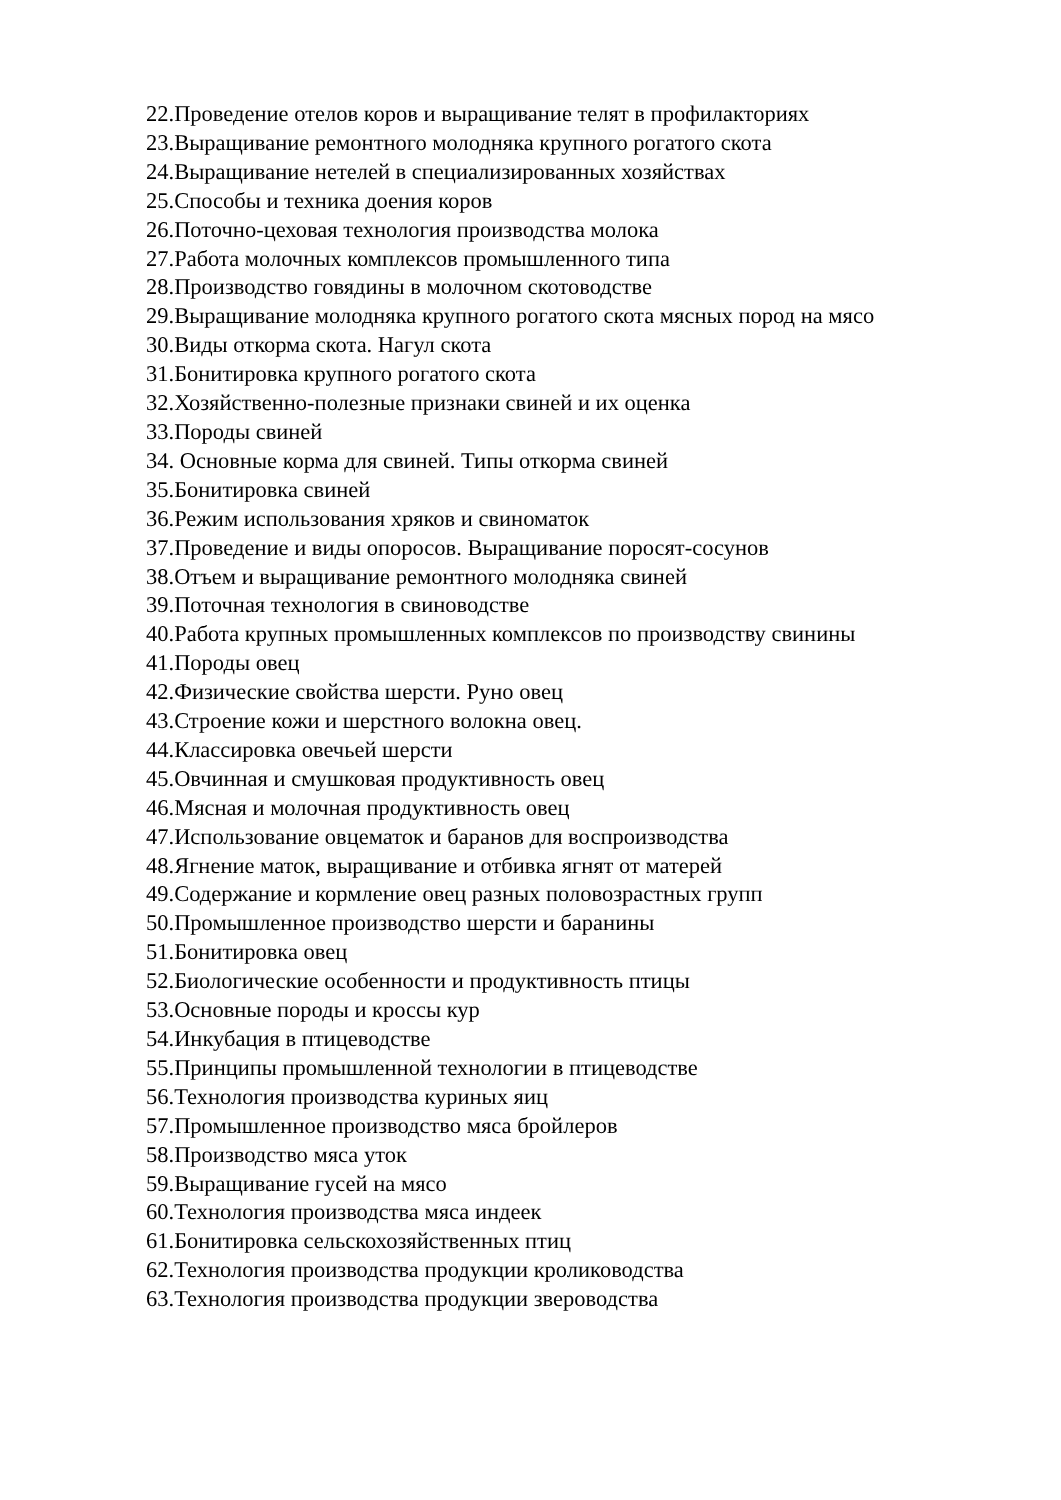22.Проведение отелов коров и выращивание телят в профилакториях
23.Выращивание ремонтного молодняка крупного рогатого скота
24.Выращивание нетелей в специализированных хозяйствах
25.Способы и техника доения коров
26.Поточно-цеховая технология производства молока
27.Работа молочных комплексов промышленного типа
28.Производство говядины в молочном скотоводстве
29.Выращивание молодняка крупного рогатого скота мясных пород на мясо
30.Виды откорма скота. Нагул скота
31.Бонитировка крупного рогатого скота
32.Хозяйственно-полезные признаки свиней и их оценка
33.Породы свиней
34. Основные корма для свиней. Типы откорма свиней
35.Бонитировка свиней
36.Режим использования хряков и свиноматок
37.Проведение и виды опоросов. Выращивание поросят-сосунов
38.Отъем и выращивание ремонтного молодняка свиней
39.Поточная технология в свиноводстве
40.Работа крупных промышленных комплексов по производству свинины
41.Породы овец
42.Физические свойства шерсти. Руно овец
43.Строение кожи и шерстного волокна овец.
44.Классировка овечьей шерсти
45.Овчинная и смушковая продуктивность овец
46.Мясная и молочная продуктивность овец
47.Использование овцематок и баранов для воспроизводства
48.Ягнение маток, выращивание и отбивка ягнят от матерей
49.Содержание и кормление овец разных половозрастных групп
50.Промышленное производство шерсти и баранины
51.Бонитировка овец
52.Биологические особенности и продуктивность птицы
53.Основные породы и кроссы кур
54.Инкубация в птицеводстве
55.Принципы промышленной технологии в птицеводстве
56.Технология производства куриных яиц
57.Промышленное производство мяса бройлеров
58.Производство мяса уток
59.Выращивание гусей на мясо
60.Технология производства мяса индеек
61.Бонитировка сельскохозяйственных птиц
62.Технология производства продукции кролиководства
63.Технология производства продукции звероводства